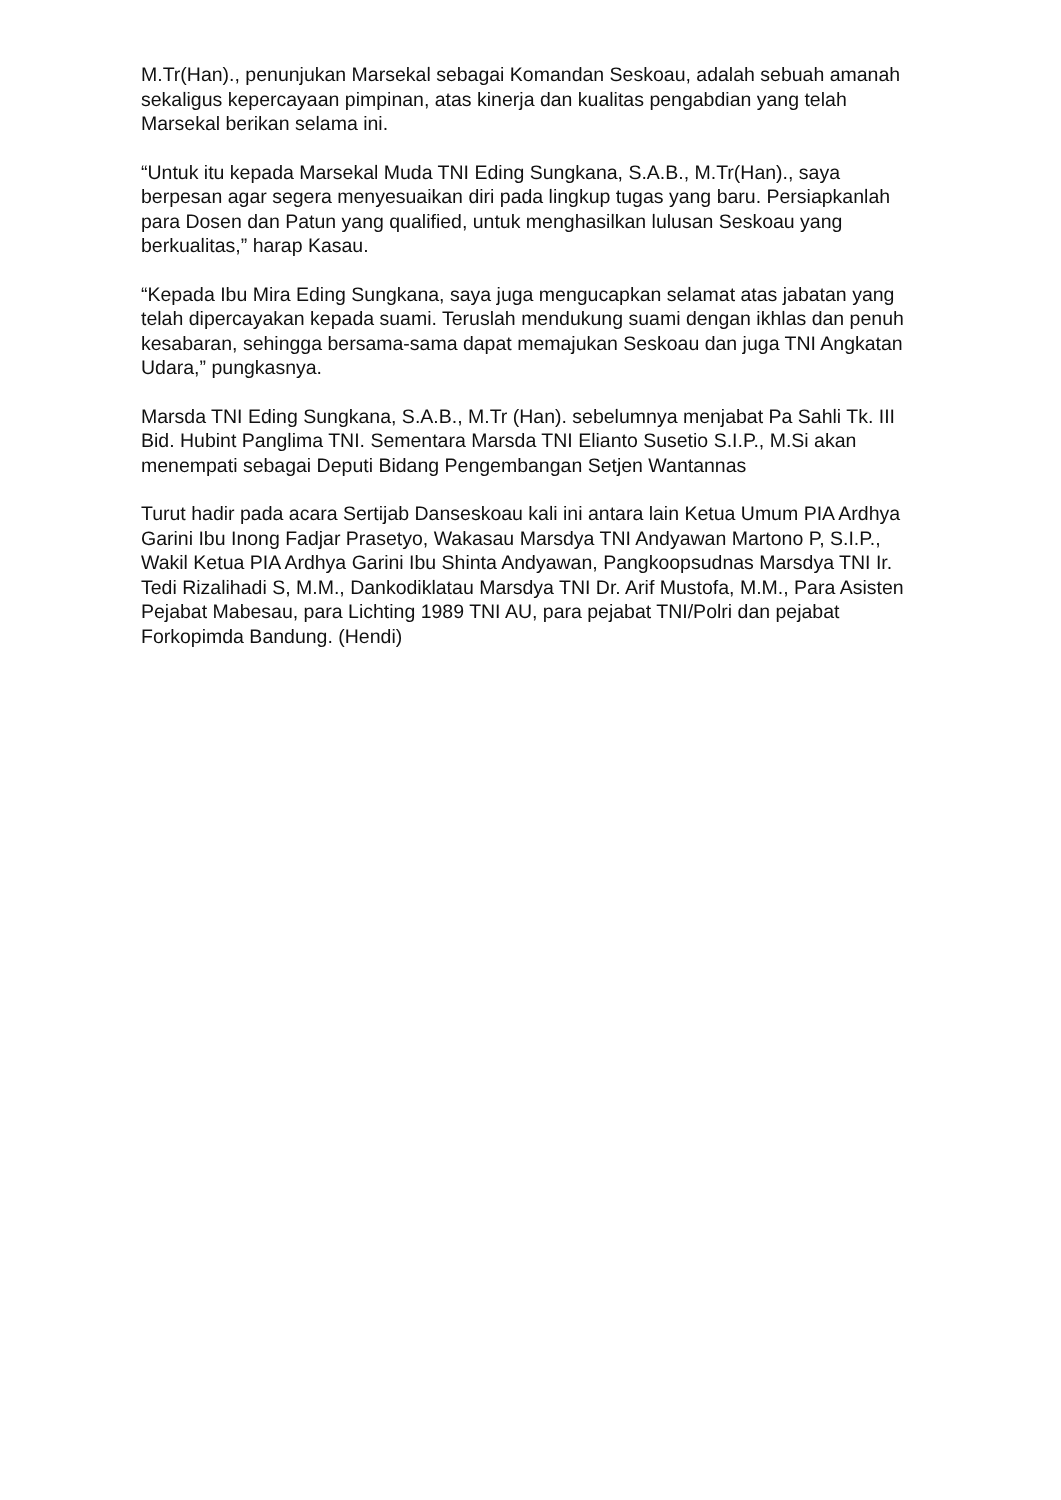M.Tr(Han)., penunjukan Marsekal sebagai Komandan Seskoau, adalah sebuah amanah sekaligus kepercayaan pimpinan, atas kinerja dan kualitas pengabdian yang telah Marsekal berikan selama ini.
“Untuk itu kepada Marsekal Muda TNI Eding Sungkana, S.A.B., M.Tr(Han)., saya berpesan agar segera menyesuaikan diri pada lingkup tugas yang baru. Persiapkanlah para Dosen dan Patun yang qualified, untuk menghasilkan lulusan Seskoau yang berkualitas,” harap Kasau.
“Kepada Ibu Mira Eding Sungkana, saya juga mengucapkan selamat atas jabatan yang telah dipercayakan kepada suami. Teruslah mendukung suami dengan ikhlas dan penuh kesabaran, sehingga bersama-sama dapat memajukan Seskoau dan juga TNI Angkatan Udara,” pungkasnya.
Marsda TNI Eding Sungkana, S.A.B., M.Tr (Han). sebelumnya menjabat Pa Sahli Tk. III Bid. Hubint Panglima TNI. Sementara Marsda TNI Elianto Susetio S.I.P., M.Si akan menempati sebagai Deputi Bidang Pengembangan Setjen Wantannas
Turut hadir pada acara Sertijab Danseskoau kali ini antara lain Ketua Umum PIA Ardhya Garini Ibu Inong Fadjar Prasetyo, Wakasau Marsdya TNI Andyawan Martono P, S.I.P., Wakil Ketua PIA Ardhya Garini Ibu Shinta Andyawan, Pangkoopsudnas Marsdya TNI Ir. Tedi Rizalihadi S, M.M., Dankodiklatau Marsdya TNI Dr. Arif Mustofa, M.M., Para Asisten Pejabat Mabesau, para Lichting 1989 TNI AU, para pejabat TNI/Polri dan pejabat Forkopimda Bandung. (Hendi)